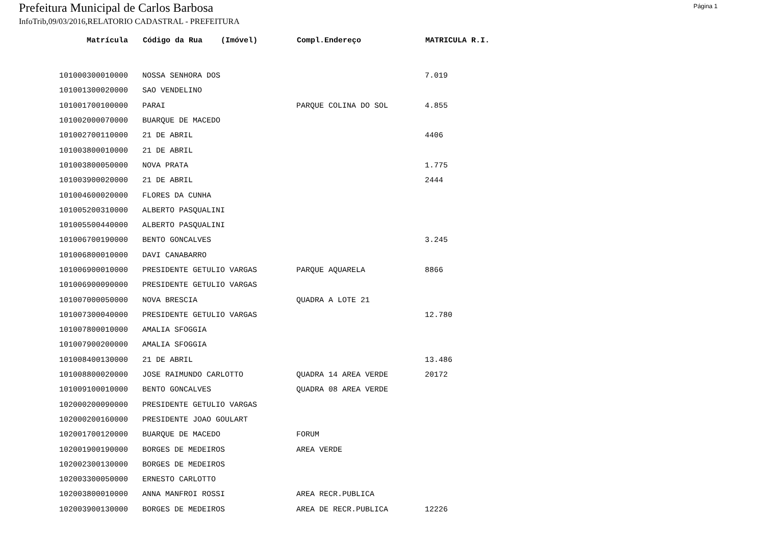Prefeitura Municipal de Carlos Barbosa Página 1
InfoTrib,09/03/2016,RELATORIO CADASTRAL - PREFEITURA
| Matrícula | Código da Rua (Imóvel) | Compl.Endereço | MATRICULA R.I. |
| --- | --- | --- | --- |
| 101000300010000 | NOSSA SENHORA DOS | | 7.019 |
| 101001300020000 | SAO VENDELINO | | |
| 101001700100000 | PARAI | PARQUE COLINA DO SOL | 4.855 |
| 101002000070000 | BUARQUE DE MACEDO | | |
| 101002700110000 | 21 DE ABRIL | | 4406 |
| 101003800010000 | 21 DE ABRIL | | |
| 101003800050000 | NOVA PRATA | | 1.775 |
| 101003900020000 | 21 DE ABRIL | | 2444 |
| 101004600020000 | FLORES DA CUNHA | | |
| 101005200310000 | ALBERTO PASQUALINI | | |
| 101005500440000 | ALBERTO PASQUALINI | | |
| 101006700190000 | BENTO GONCALVES | | 3.245 |
| 101006800010000 | DAVI CANABARRO | | |
| 101006900010000 | PRESIDENTE GETULIO VARGAS | PARQUE AQUARELA | 8866 |
| 101006900090000 | PRESIDENTE GETULIO VARGAS | | |
| 101007000050000 | NOVA BRESCIA | QUADRA A LOTE 21 | |
| 101007300040000 | PRESIDENTE GETULIO VARGAS | | 12.780 |
| 101007800010000 | AMALIA SFOGGIA | | |
| 101007900200000 | AMALIA SFOGGIA | | |
| 101008400130000 | 21 DE ABRIL | | 13.486 |
| 101008800020000 | JOSE RAIMUNDO CARLOTTO | QUADRA 14 AREA VERDE | 20172 |
| 101009100010000 | BENTO GONCALVES | QUADRA 08 AREA VERDE | |
| 102000200090000 | PRESIDENTE GETULIO VARGAS | | |
| 102000200160000 | PRESIDENTE JOAO GOULART | | |
| 102001700120000 | BUARQUE DE MACEDO | FORUM | |
| 102001900190000 | BORGES DE MEDEIROS | AREA VERDE | |
| 102002300130000 | BORGES DE MEDEIROS | | |
| 102003300050000 | ERNESTO CARLOTTO | | |
| 102003800010000 | ANNA MANFROI ROSSI | AREA RECR.PUBLICA | |
| 102003900130000 | BORGES DE MEDEIROS | AREA DE RECR.PUBLICA | 12226 |